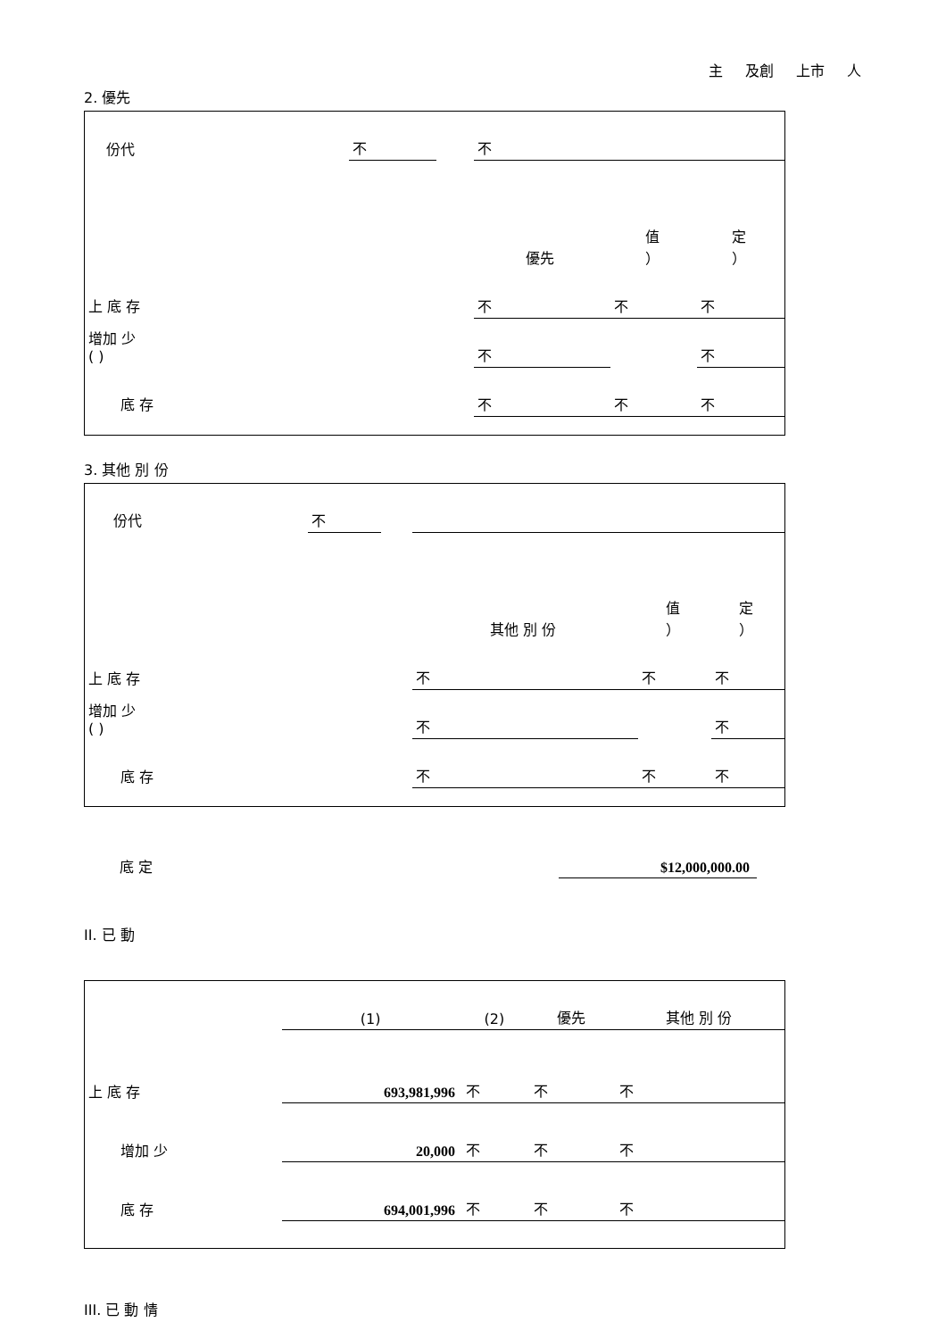主 及創 上市 人
2. 優先
| 份代 | 不 | | 不 | | |
| | | | 優先 | 值 ） | 定 ） |
| 上 底 存 | | | 不 | 不 | 不 |
| 增加 少 ( ) | | | 不 | | 不 |
| 底 存 | | | 不 | 不 | 不 |
3. 其他 別 份
| 份代 | 不 | | | | |
| | | | 其他 別 份 | 值 ） | 定 ） |
| 上 底 存 | | | 不 | 不 | 不 |
| 增加 少 ( ) | | | 不 | | 不 |
| 底 存 | | | 不 | 不 | 不 |
| 底 定 | $12,000,000.00 | |
II. 已 動
| | (1) | (2) | 優先 | 其他 別 份 |
| 上 底 存 | 693,981,996 | 不 | 不 | 不 |
| 增加 少 | 20,000 | 不 | 不 | 不 |
| 底 存 | 694,001,996 | 不 | 不 | 不 |
III. 已 動 情